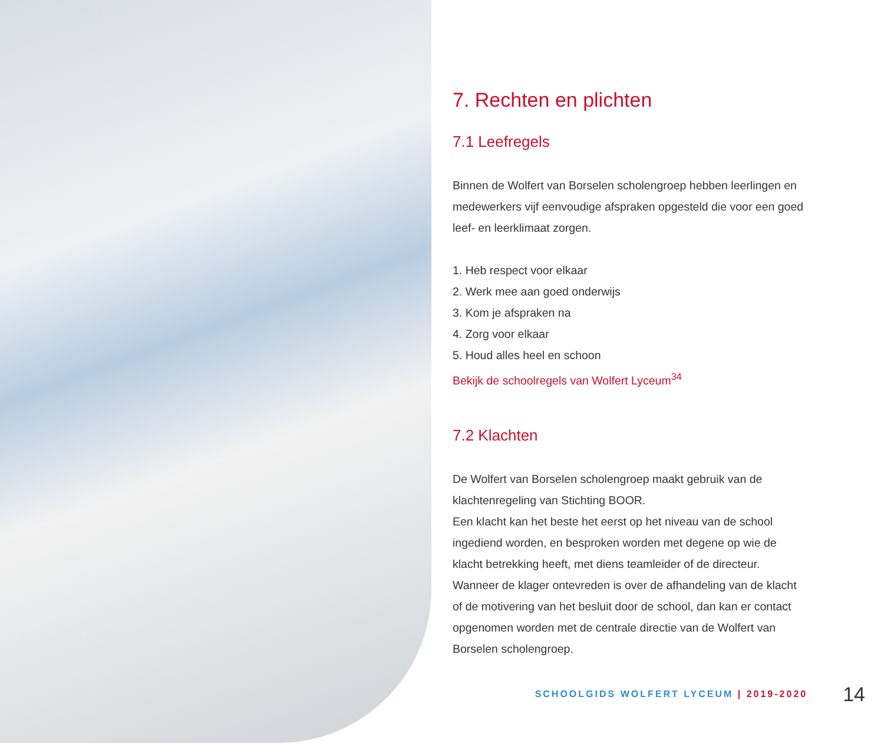7. Rechten en plichten
7.1 Leefregels
Binnen de Wolfert van Borselen scholengroep hebben leerlingen en medewerkers vijf eenvoudige afspraken opgesteld die voor een goed leef- en leerklimaat zorgen.
1. Heb respect voor elkaar
2. Werk mee aan goed onderwijs
3. Kom je afspraken na
4. Zorg voor elkaar
5. Houd alles heel en schoon
Bekijk de schoolregels van Wolfert Lyceum<sup>34</sup>
7.2 Klachten
De Wolfert van Borselen scholengroep maakt gebruik van de klachtenregeling van Stichting BOOR.
Een klacht kan het beste het eerst op het niveau van de school ingediend worden, en besproken worden met degene op wie de klacht betrekking heeft, met diens teamleider of de directeur. Wanneer de klager ontevreden is over de afhandeling van de klacht of de motivering van het besluit door de school, dan kan er contact opgenomen worden met de centrale directie van de Wolfert van Borselen scholengroep.
SCHOOLGIDS WOLFERT LYCEUM | 2019-2020 14